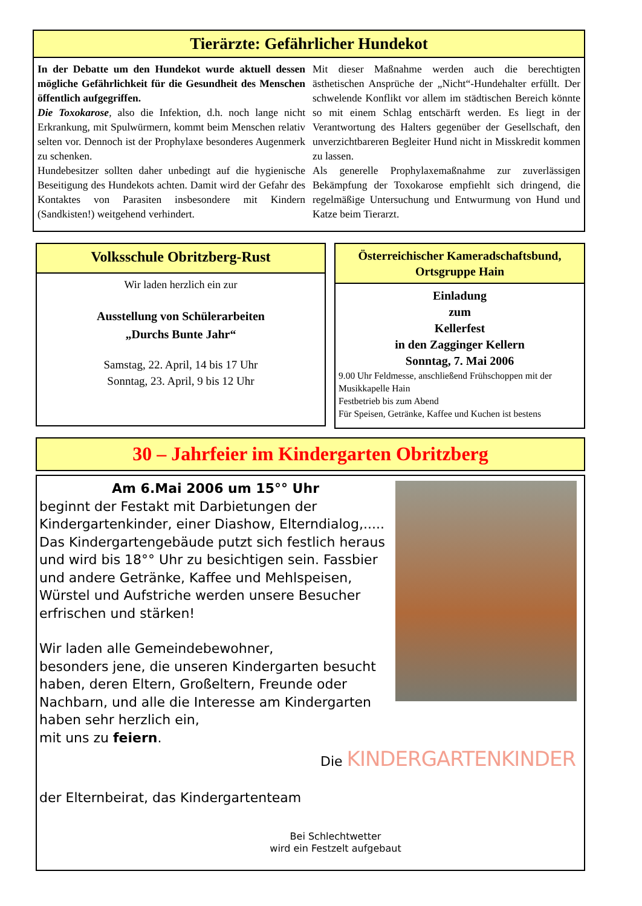Tierärzte: Gefährlicher Hundekot
In der Debatte um den Hundekot wurde aktuell dessen mögliche Gefährlichkeit für die Gesundheit des Menschen öffentlich aufgegriffen.
Die Toxokarose, also die Infektion, d.h. noch lange nicht Erkrankung, mit Spulwürmern, kommt beim Menschen relativ selten vor. Dennoch ist der Prophylaxe besonderes Augenmerk zu schenken.
Hundebesitzer sollten daher unbedingt auf die hygienische Beseitigung des Hundekots achten. Damit wird der Gefahr des Kontaktes von Parasiten insbesondere mit Kindern (Sandkisten!) weitgehend verhindert.
Mit dieser Maßnahme werden auch die berechtigten ästhetischen Ansprüche der „Nicht“-Hundehalter erfüllt. Der schwelende Konflikt vor allem im städtischen Bereich könnte so mit einem Schlag entschärft werden. Es liegt in der Verantwortung des Halters gegenüber der Gesellschaft, den unverzichtbareren Begleiter Hund nicht in Misskredit kommen zu lassen.
Als generelle Prophylaxemaßnahme zur zuverlässigen Bekämpfung der Toxokarose empfiehlt sich dringend, die regelmäßige Untersuchung und Entwurmung von Hund und Katze beim Tierarzt.
Volksschule Obritzberg-Rust
Wir laden herzlich ein zur
Ausstellung von Schülerarbeiten
„Durchs Bunte Jahr“
Samstag, 22. April, 14 bis 17 Uhr
Sonntag, 23. April, 9 bis 12 Uhr
Österreichischer Kameradschaftsbund,
Ortsgruppe Hain
Einladung
zum
Kellerfest
in den Zagginger Kellern
Sonntag, 7. Mai 2006
9.00 Uhr Feldmesse, anschließend Frühschoppen mit der Musikkapelle Hain
Festbetrieb bis zum Abend
Für Speisen, Getränke, Kaffee und Kuchen ist bestens
30 – Jahrfeier im Kindergarten Obritzberg
Am 6.Mai 2006 um 15°° Uhr
beginnt der Festakt mit Darbietungen der Kindergartenkinder, einer Diashow, Elterndialog,.....
Das Kindergartengebäude putzt sich festlich heraus und wird bis 18°° Uhr zu besichtigen sein. Fassbier und andere Getränke, Kaffee und Mehlspeisen, Würstel und Aufstriche werden unsere Besucher erfrischen und stärken!
Wir laden alle Gemeindebewohner,
besonders jene, die unseren Kindergarten besucht haben, deren Eltern, Großeltern, Freunde oder Nachbarn, und alle die Interesse am Kindergarten haben sehr herzlich ein,
mit uns zu feiern.
Die KINDERGARTENKINDER
der Elternbeirat, das Kindergartenteam
Bei Schlechtwetter
wird ein Festzelt aufgebaut